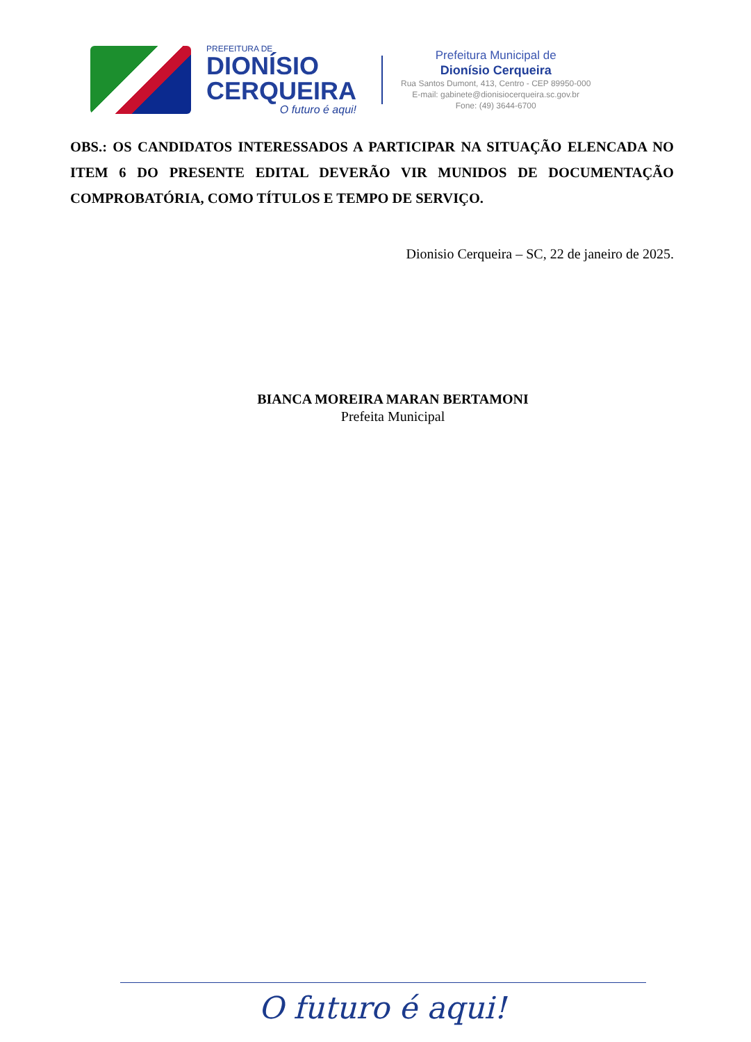PREFEITURA DE
DIONÍSIO
CERQUEIRA
O futuro é aqui!
Prefeitura Municipal de
Dionísio Cerqueira
Rua Santos Dumont, 413, Centro - CEP 89950-000
E-mail: gabinete@dionisiocerqueira.sc.gov.br
Fone: (49) 3644-6700
OBS.: OS CANDIDATOS INTERESSADOS A PARTICIPAR NA SITUAÇÃO ELENCADA NO ITEM 6 DO PRESENTE EDITAL DEVERÃO VIR MUNIDOS DE DOCUMENTAÇÃO COMPROBATÓRIA, COMO TÍTULOS E TEMPO DE SERVIÇO.
Dionisio Cerqueira – SC, 22 de janeiro de 2025.
BIANCA MOREIRA MARAN BERTAMONI
Prefeita Municipal
O futuro é aqui!